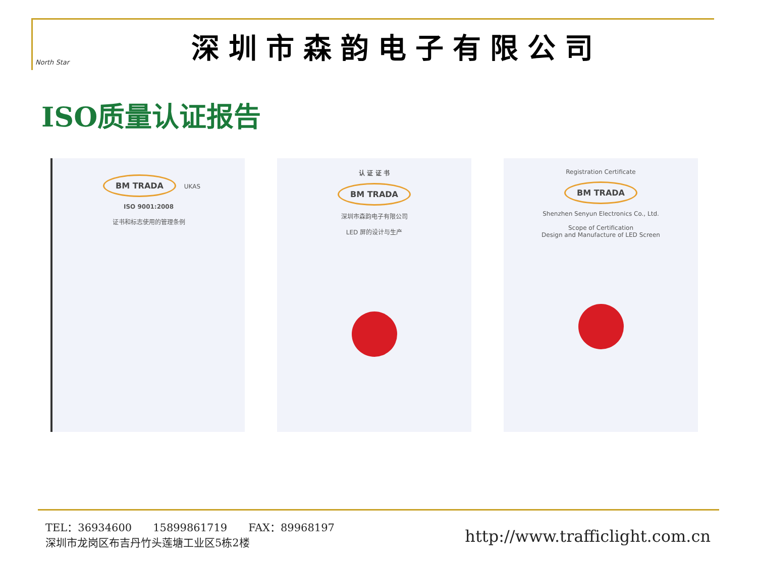North Star
深圳市森韵电子有限公司
ISO质量认证报告
BM TRADA
UKAS
ISO 9001:2008
证书和标志使用的管理条例
认 证 证 书
BM TRADA
深圳市森韵电子有限公司
LED 屏的设计与生产
Registration Certificate
BM TRADA
Shenzhen Senyun Electronics Co., Ltd.
Scope of Certification
Design and Manufacture of LED Screen
TEL：36934600　　15899861719　　FAX：89968197
深圳市龙岗区布吉丹竹头莲塘工业区5栋2楼
http://www.trafficlight.com.cn